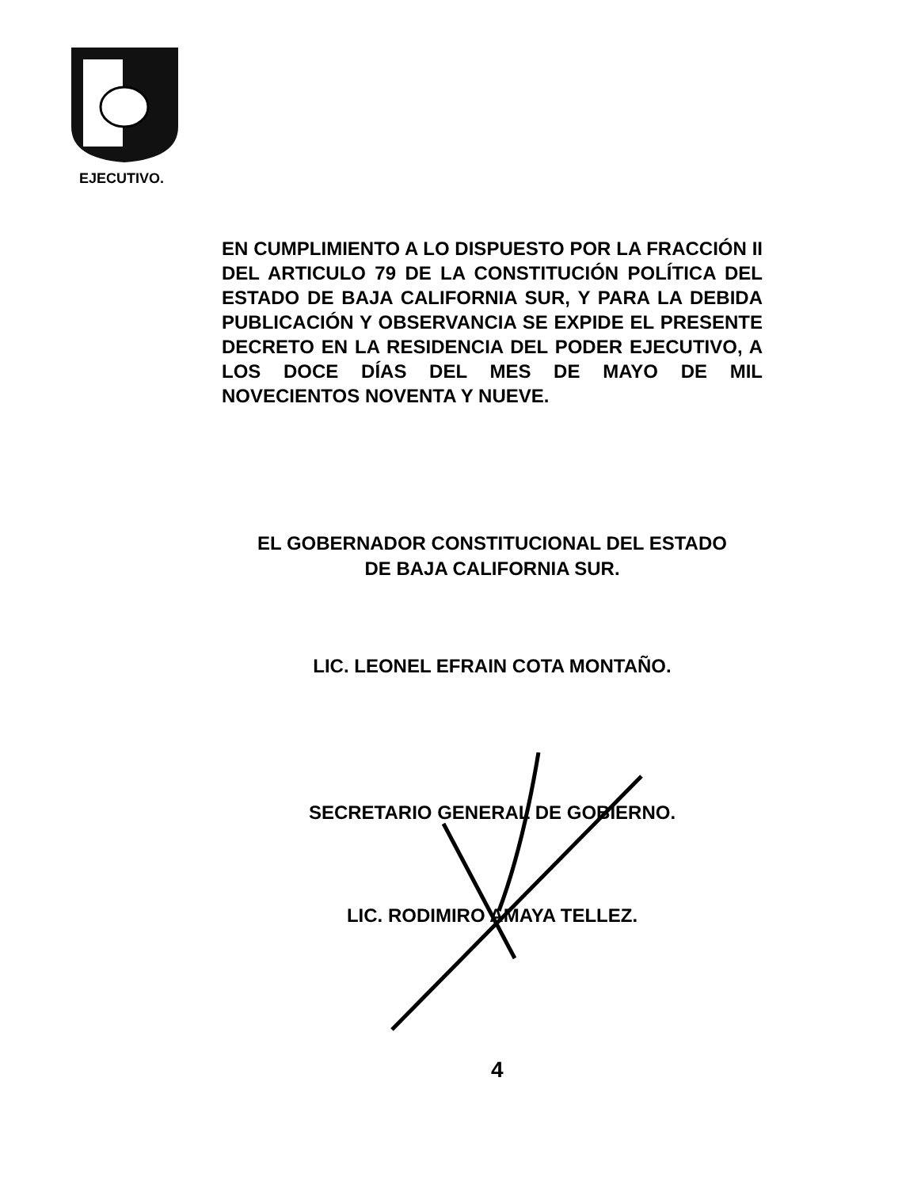EJECUTIVO.
EN CUMPLIMIENTO A LO DISPUESTO POR LA FRACCIÓN II DEL ARTICULO 79 DE LA CONSTITUCIÓN POLÍTICA DEL ESTADO DE BAJA CALIFORNIA SUR, Y PARA LA DEBIDA PUBLICACIÓN Y OBSERVANCIA SE EXPIDE EL PRESENTE DECRETO EN LA RESIDENCIA DEL PODER EJECUTIVO, A LOS DOCE DÍAS DEL MES DE MAYO DE MIL NOVECIENTOS NOVENTA Y NUEVE.
EL GOBERNADOR CONSTITUCIONAL DEL ESTADO
DE BAJA CALIFORNIA SUR.
LIC. LEONEL EFRAIN COTA MONTAÑO.
SECRETARIO GENERAL DE GOBIERNO.
LIC. RODIMIRO AMAYA TELLEZ.
4